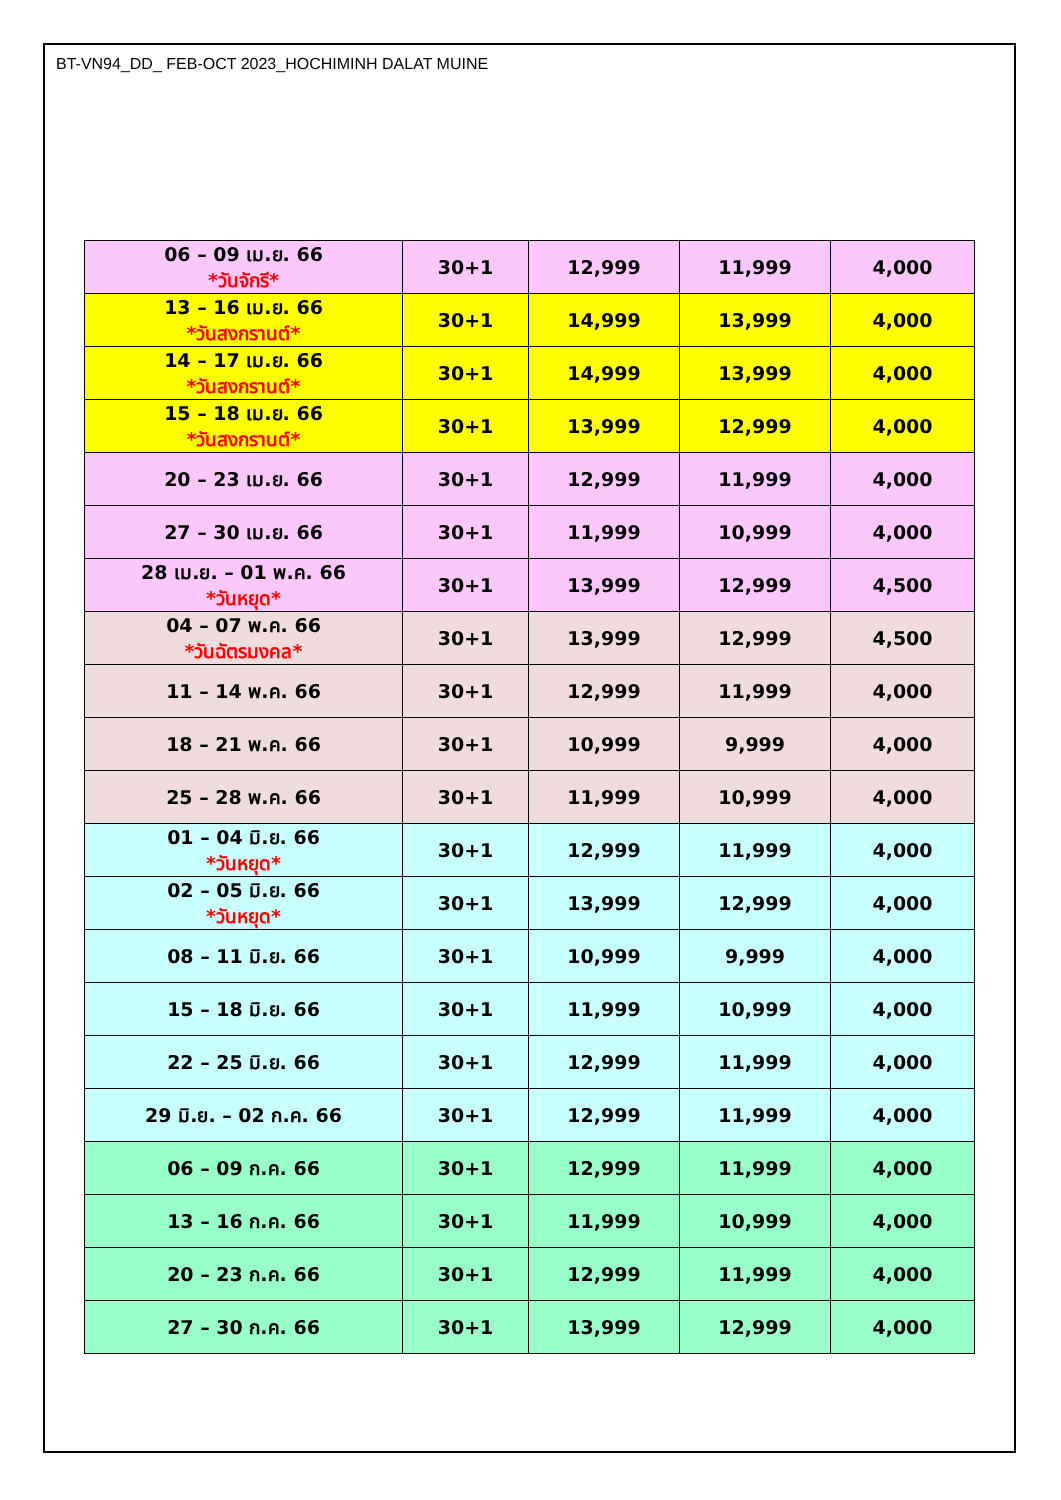BT-VN94_DD_ FEB-OCT 2023_HOCHIMINH DALAT MUINE
| 06 – 09 เม.ย. 66 *วันจักรี* | 30+1 | 12,999 | 11,999 | 4,000 |
| 13 – 16 เม.ย. 66 *วันสงกรานต์* | 30+1 | 14,999 | 13,999 | 4,000 |
| 14 – 17 เม.ย. 66 *วันสงกรานต์* | 30+1 | 14,999 | 13,999 | 4,000 |
| 15 – 18 เม.ย. 66 *วันสงกรานต์* | 30+1 | 13,999 | 12,999 | 4,000 |
| 20 – 23 เม.ย. 66 | 30+1 | 12,999 | 11,999 | 4,000 |
| 27 – 30 เม.ย. 66 | 30+1 | 11,999 | 10,999 | 4,000 |
| 28 เม.ย. – 01 พ.ค. 66 *วันหยุด* | 30+1 | 13,999 | 12,999 | 4,500 |
| 04 – 07 พ.ค. 66 *วันฉัตรมงคล* | 30+1 | 13,999 | 12,999 | 4,500 |
| 11 – 14 พ.ค. 66 | 30+1 | 12,999 | 11,999 | 4,000 |
| 18 – 21 พ.ค. 66 | 30+1 | 10,999 | 9,999 | 4,000 |
| 25 – 28 พ.ค. 66 | 30+1 | 11,999 | 10,999 | 4,000 |
| 01 – 04 มิ.ย. 66 *วันหยุด* | 30+1 | 12,999 | 11,999 | 4,000 |
| 02 – 05 มิ.ย. 66 *วันหยุด* | 30+1 | 13,999 | 12,999 | 4,000 |
| 08 – 11 มิ.ย. 66 | 30+1 | 10,999 | 9,999 | 4,000 |
| 15 – 18 มิ.ย. 66 | 30+1 | 11,999 | 10,999 | 4,000 |
| 22 – 25 มิ.ย. 66 | 30+1 | 12,999 | 11,999 | 4,000 |
| 29 มิ.ย. – 02 ก.ค. 66 | 30+1 | 12,999 | 11,999 | 4,000 |
| 06 – 09 ก.ค. 66 | 30+1 | 12,999 | 11,999 | 4,000 |
| 13 – 16 ก.ค. 66 | 30+1 | 11,999 | 10,999 | 4,000 |
| 20 – 23 ก.ค. 66 | 30+1 | 12,999 | 11,999 | 4,000 |
| 27 – 30 ก.ค. 66 | 30+1 | 13,999 | 12,999 | 4,000 |